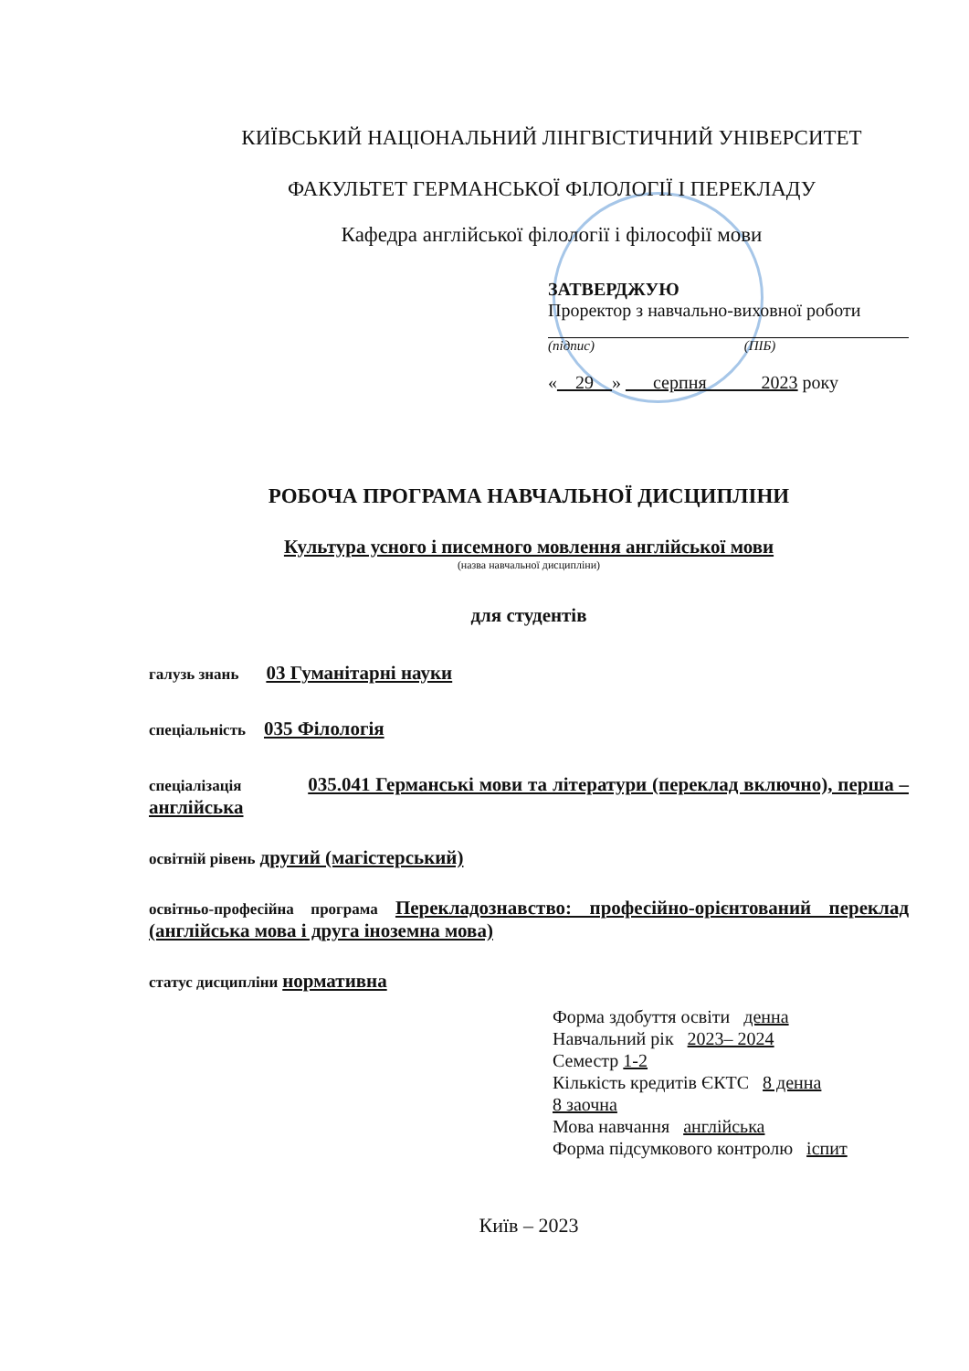КИЇВСЬКИЙ НАЦІОНАЛЬНИЙ ЛІНГВІСТИЧНИЙ УНІВЕРСИТЕТ
ФАКУЛЬТЕТ ГЕРМАНСЬКОЇ ФІЛОЛОГІЇ І ПЕРЕКЛАДУ
Кафедра англійської філології і філософії мови
ЗАТВЕРДЖУЮ
Проректор з навчально-виховної роботи
(підпис) (ПІБ)
«__29__» ___серпня______2023 року
РОБОЧА ПРОГРАМА НАВЧАЛЬНОЇ ДИСЦИПЛІНИ
Культура усного і писемного мовлення англійської мови
(назва навчальної дисципліни)
для студентів
галузь знань 03 Гуманітарні науки
спеціальність 035 Філологія
спеціалізація 035.041 Германські мови та літератури (переклад включно), перша – англійська
освітній рівень другий (магістерський)
освітньо-професійна програма Перекладознавство: професійно-орієнтований переклад (англійська мова і друга іноземна мова)
статус дисципліни нормативна
Форма здобуття освіти денна
Навчальний рік 2023– 2024
Семестр 1-2
Кількість кредитів ЄКТС 8 денна
8 заочна
Мова навчання англійська
Форма підсумкового контролю іспит
Київ – 2023